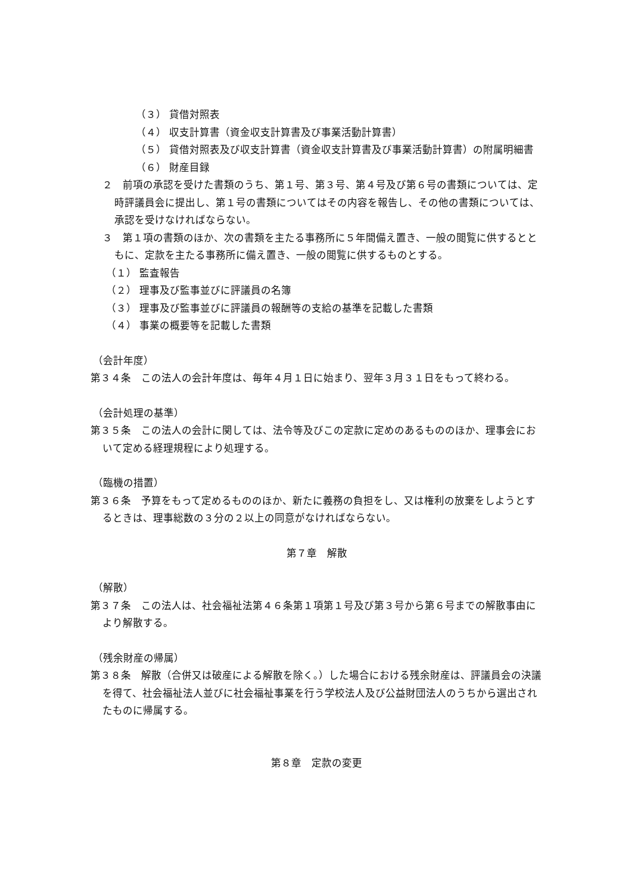（３） 貸借対照表
（４） 収支計算書（資金収支計算書及び事業活動計算書）
（５） 貸借対照表及び収支計算書（資金収支計算書及び事業活動計算書）の附属明細書
（６） 財産目録
２　前項の承認を受けた書類のうち、第１号、第３号、第４号及び第６号の書類については、定時評議員会に提出し、第１号の書類についてはその内容を報告し、その他の書類については、承認を受けなければならない。
３　第１項の書類のほか、次の書類を主たる事務所に５年間備え置き、一般の閲覧に供するとともに、定款を主たる事務所に備え置き、一般の閲覧に供するものとする。
（１） 監査報告
（２） 理事及び監事並びに評議員の名簿
（３） 理事及び監事並びに評議員の報酬等の支給の基準を記載した書類
（４） 事業の概要等を記載した書類
（会計年度）
第３４条　この法人の会計年度は、毎年４月１日に始まり、翌年３月３１日をもって終わる。
（会計処理の基準）
第３５条　この法人の会計に関しては、法令等及びこの定款に定めのあるもののほか、理事会において定める経理規程により処理する。
（臨機の措置）
第３６条　予算をもって定めるもののほか、新たに義務の負担をし、又は権利の放棄をしようとするときは、理事総数の３分の２以上の同意がなければならない。
第７章　解散
（解散）
第３７条　この法人は、社会福祉法第４６条第１項第１号及び第３号から第６号までの解散事由により解散する。
（残余財産の帰属）
第３８条　解散（合併又は破産による解散を除く。）した場合における残余財産は、評議員会の決議を得て、社会福祉法人並びに社会福祉事業を行う学校法人及び公益財団法人のうちから選出されたものに帰属する。
第８章　定款の変更